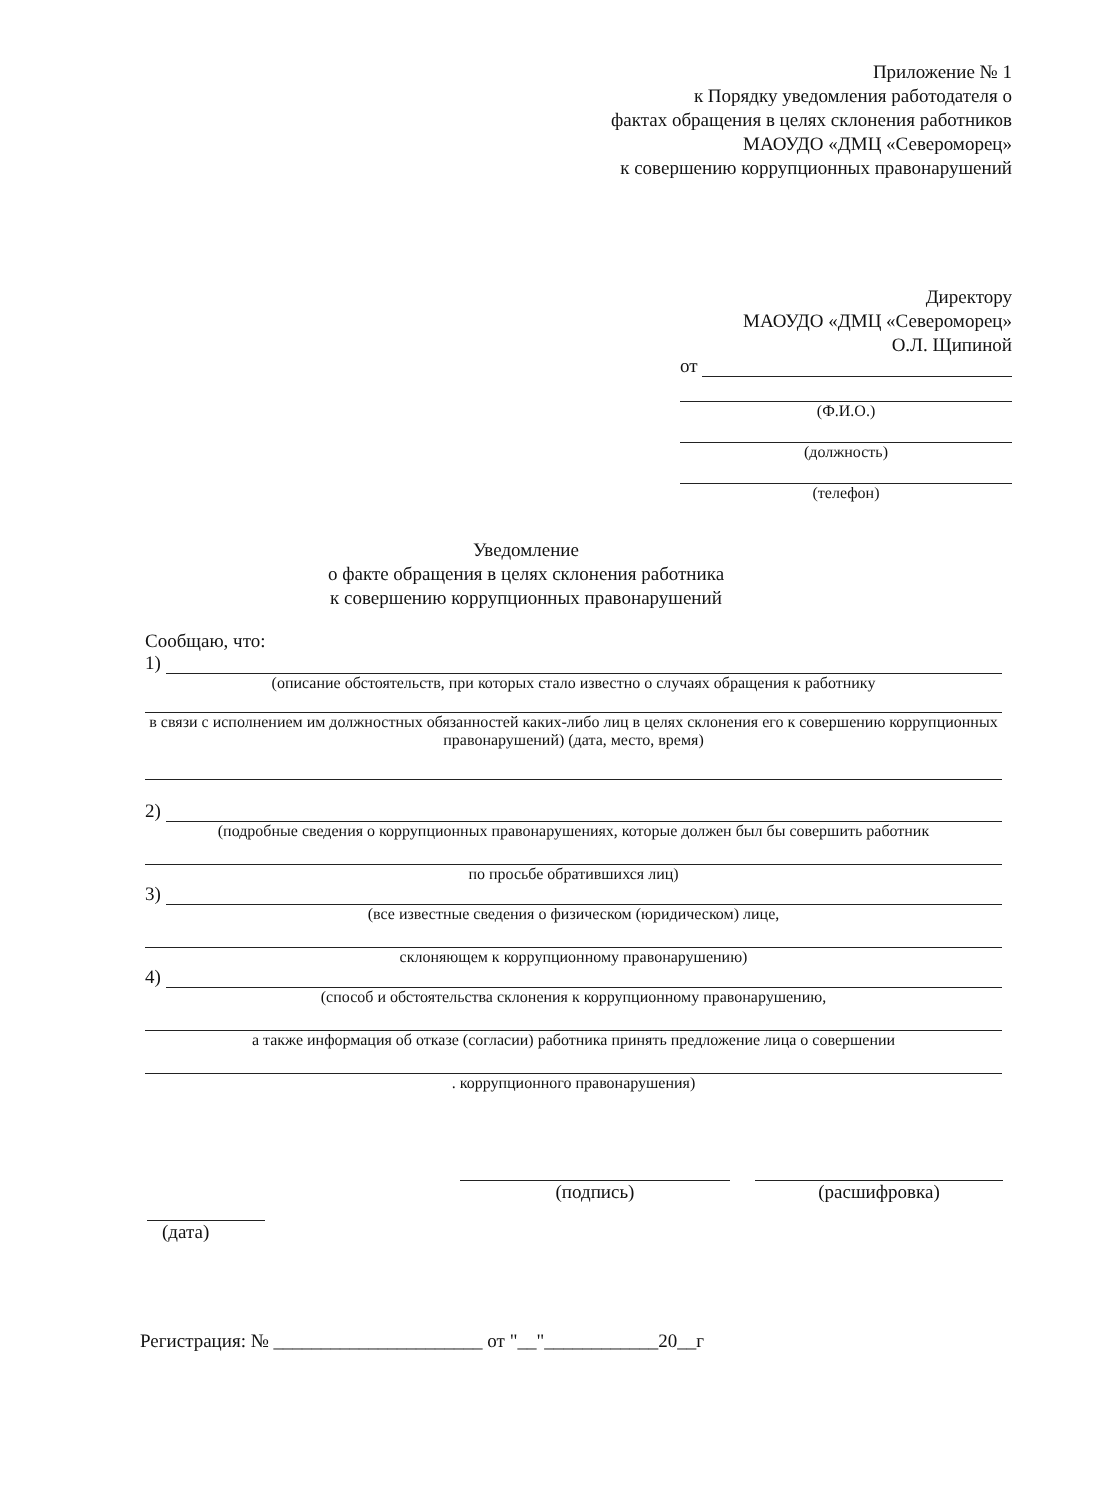Приложение № 1
к Порядку уведомления работодателя о
фактах обращения в целях склонения работников
МАОУДО «ДМЦ «Североморец»
к совершению коррупционных правонарушений
Директору
МАОУДО «ДМЦ «Североморец»
О.Л. Щипиной
от
(Ф.И.О.)
(должность)
(телефон)
Уведомление
о факте обращения в целях склонения работника
к совершению коррупционных правонарушений
Сообщаю, что:
1)
(описание обстоятельств, при которых стало известно о случаях обращения к работнику
в связи с исполнением им должностных обязанностей каких-либо лиц в целях склонения его к совершению коррупционных правонарушений) (дата, место, время)
2)
(подробные сведения о коррупционных правонарушениях, которые должен был бы совершить работник
по просьбе обратившихся лиц)
3)
(все известные сведения о физическом (юридическом) лице,
склоняющем к коррупционному правонарушению)
4)
(способ и обстоятельства склонения к коррупционному правонарушению,
а также информация об отказе (согласии) работника принять предложение лица о совершении
. коррупционного правонарушения)
(подпись) (расшифровка)
(дата)
Регистрация: № ______________________ от "__"____________20__г